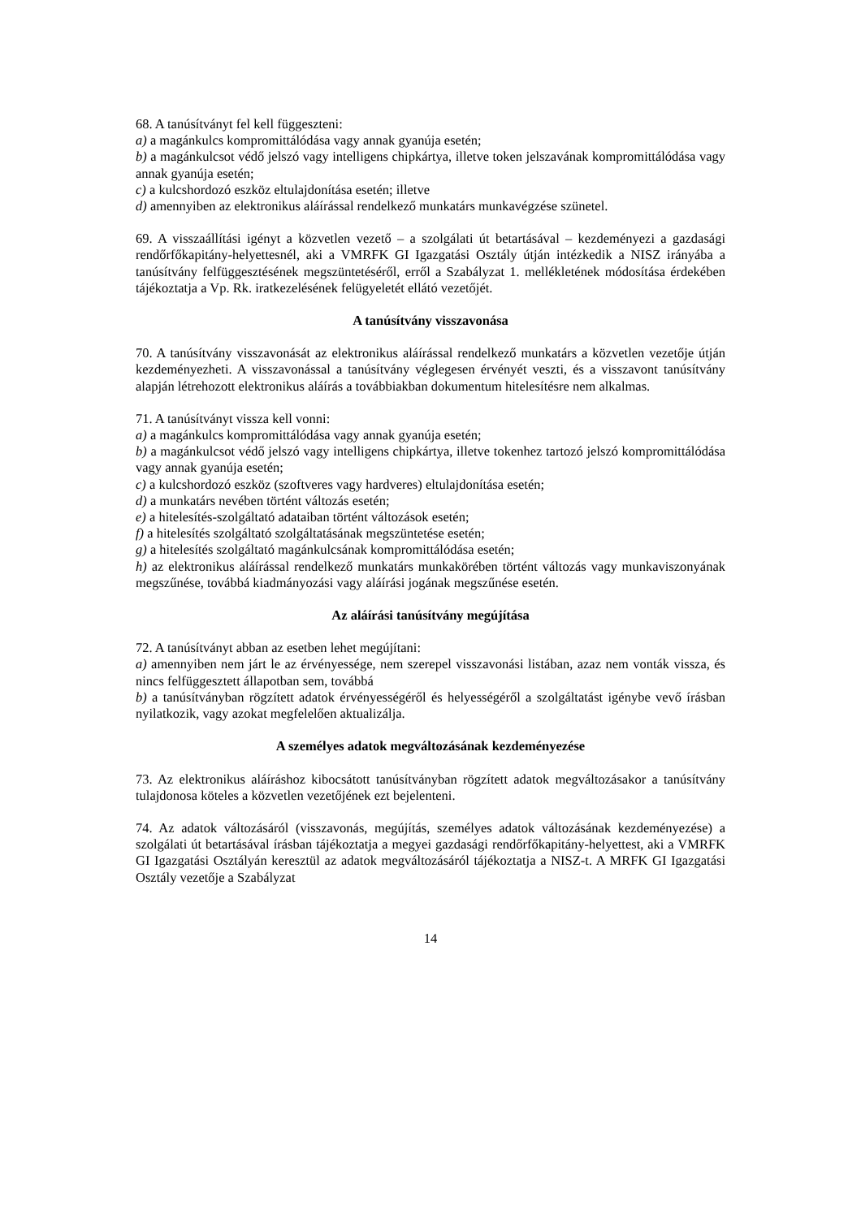68. A tanúsítványt fel kell függeszteni:
a) a magánkulcs kompromittálódása vagy annak gyanúja esetén;
b) a magánkulcsot védő jelszó vagy intelligens chipkártya, illetve token jelszavának kompromittálódása vagy annak gyanúja esetén;
c) a kulcshordozó eszköz eltulajdonítása esetén; illetve
d) amennyiben az elektronikus aláírással rendelkező munkatárs munkavégzése szünetel.
69. A visszaállítási igényt a közvetlen vezető – a szolgálati út betartásával – kezdeményezi a gazdasági rendőrfőkapitány-helyettesnél, aki a VMRFK GI Igazgatási Osztály útján intézkedik a NISZ irányába a tanúsítvány felfüggesztésének megszüntetéséről, erről a Szabályzat 1. mellékletének módosítása érdekében tájékoztatja a Vp. Rk. iratkezelésének felügyeletét ellátó vezetőjét.
A tanúsítvány visszavonása
70. A tanúsítvány visszavonását az elektronikus aláírással rendelkező munkatárs a közvetlen vezetője útján kezdeményezheti. A visszavonással a tanúsítvány véglegesen érvényét veszti, és a visszavont tanúsítvány alapján létrehozott elektronikus aláírás a továbbiakban dokumentum hitelesítésre nem alkalmas.
71. A tanúsítványt vissza kell vonni:
a) a magánkulcs kompromittálódása vagy annak gyanúja esetén;
b) a magánkulcsot védő jelszó vagy intelligens chipkártya, illetve tokenhez tartozó jelszó kompromittálódása vagy annak gyanúja esetén;
c) a kulcshordozó eszköz (szoftveres vagy hardveres) eltulajdonítása esetén;
d) a munkatárs nevében történt változás esetén;
e) a hitelesítés-szolgáltató adataiban történt változások esetén;
f) a hitelesítés szolgáltató szolgáltatásának megszüntetése esetén;
g) a hitelesítés szolgáltató magánkulcsának kompromittálódása esetén;
h) az elektronikus aláírással rendelkező munkatárs munkakörében történt változás vagy munkaviszonyának megszűnése, továbbá kiadmányozási vagy aláírási jogának megszűnése esetén.
Az aláírási tanúsítvány megújítása
72. A tanúsítványt abban az esetben lehet megújítani:
a) amennyiben nem járt le az érvényessége, nem szerepel visszavonási listában, azaz nem vonták vissza, és nincs felfüggesztett állapotban sem, továbbá
b) a tanúsítványban rögzített adatok érvényességéről és helyességéről a szolgáltatást igénybe vevő írásban nyilatkozik, vagy azokat megfelelően aktualizálja.
A személyes adatok megváltozásának kezdeményezése
73. Az elektronikus aláíráshoz kibocsátott tanúsítványban rögzített adatok megváltozásakor a tanúsítvány tulajdonosa köteles a közvetlen vezetőjének ezt bejelenteni.
74. Az adatok változásáról (visszavonás, megújítás, személyes adatok változásának kezdeményezése) a szolgálati út betartásával írásban tájékoztatja a megyei gazdasági rendőrfőkapitány-helyettest, aki a VMRFK GI Igazgatási Osztályán keresztül az adatok megváltozásáról tájékoztatja a NISZ-t. A MRFK GI Igazgatási Osztály vezetője a Szabályzat
14